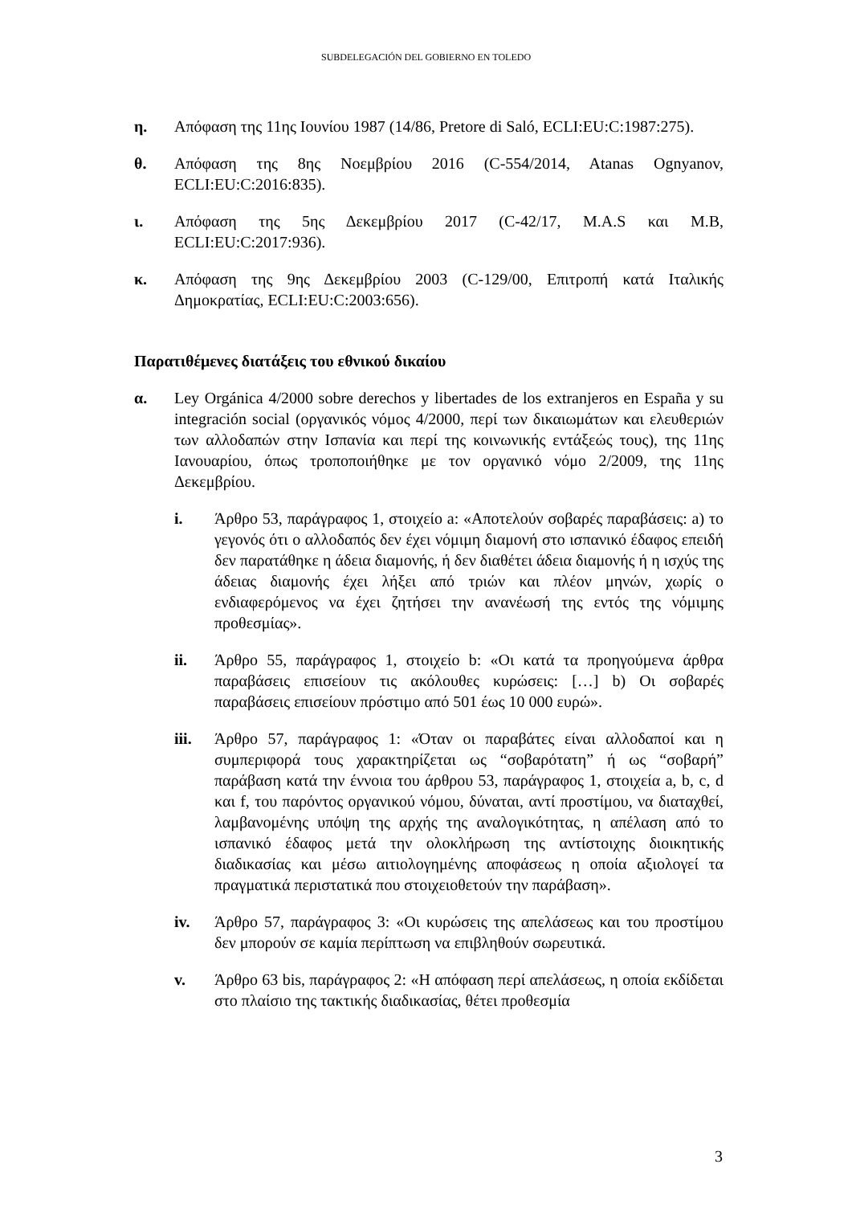SUBDELEGACIÓN DEL GOBIERNO EN TOLEDO
η. Απόφαση της 11ης Ιουνίου 1987 (14/86, Pretore di Saló, ECLI:EU:C:1987:275).
θ. Απόφαση της 8ης Νοεμβρίου 2016 (C-554/2014, Atanas Ognyanov, ECLI:EU:C:2016:835).
ι. Απόφαση της 5ης Δεκεμβρίου 2017 (C-42/17, M.A.S και M.B, ECLI:EU:C:2017:936).
κ. Απόφαση της 9ης Δεκεμβρίου 2003 (C-129/00, Επιτροπή κατά Ιταλικής Δημοκρατίας, ECLI:EU:C:2003:656).
Παρατιθέμενες διατάξεις του εθνικού δικαίου
α. Ley Orgánica 4/2000 sobre derechos y libertades de los extranjeros en España y su integración social (οργανικός νόμος 4/2000, περί των δικαιωμάτων και ελευθεριών των αλλοδαπών στην Ισπανία και περί της κοινωνικής εντάξεώς τους), της 11ης Ιανουαρίου, όπως τροποποιήθηκε με τον οργανικό νόμο 2/2009, της 11ης Δεκεμβρίου.
i. Άρθρο 53, παράγραφος 1, στοιχείο a: «Αποτελούν σοβαρές παραβάσεις: a) το γεγονός ότι ο αλλοδαπός δεν έχει νόμιμη διαμονή στο ισπανικό έδαφος επειδή δεν παρατάθηκε η άδεια διαμονής, ή δεν διαθέτει άδεια διαμονής ή η ισχύς της άδειας διαμονής έχει λήξει από τριών και πλέον μηνών, χωρίς ο ενδιαφερόμενος να έχει ζητήσει την ανανέωσή της εντός της νόμιμης προθεσμίας».
ii. Άρθρο 55, παράγραφος 1, στοιχείο b: «Οι κατά τα προηγούμενα άρθρα παραβάσεις επισείουν τις ακόλουθες κυρώσεις: […] b) Οι σοβαρές παραβάσεις επισείουν πρόστιμο από 501 έως 10 000 ευρώ».
iii. Άρθρο 57, παράγραφος 1: «Όταν οι παραβάτες είναι αλλοδαποί και η συμπεριφορά τους χαρακτηρίζεται ως “σοβαρότατη” ή ως “σοβαρή” παράβαση κατά την έννοια του άρθρου 53, παράγραφος 1, στοιχεία a, b, c, d και f, του παρόντος οργανικού νόμου, δύναται, αντί προστίμου, να διαταχθεί, λαμβανομένης υπόψη της αρχής της αναλογικότητας, η απέλαση από το ισπανικό έδαφος μετά την ολοκλήρωση της αντίστοιχης διοικητικής διαδικασίας και μέσω αιτιολογημένης αποφάσεως η οποία αξιολογεί τα πραγματικά περιστατικά που στοιχειοθετούν την παράβαση».
iv. Άρθρο 57, παράγραφος 3: «Οι κυρώσεις της απελάσεως και του προστίμου δεν μπορούν σε καμία περίπτωση να επιβληθούν σωρευτικά.
v. Άρθρο 63 bis, παράγραφος 2: «Η απόφαση περί απελάσεως, η οποία εκδίδεται στο πλαίσιο της τακτικής διαδικασίας, θέτει προθεσμία
3